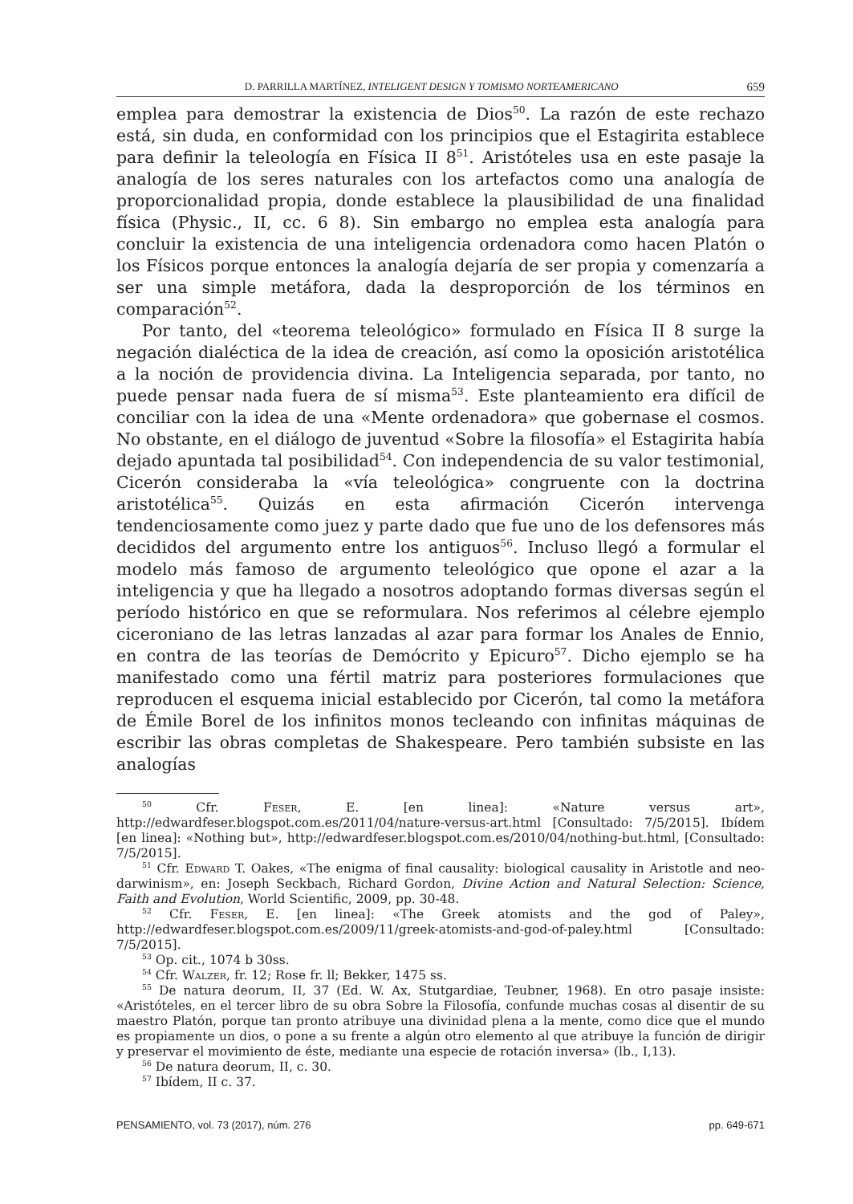D. PARRILLA MARTÍNEZ, INTELIGENT DESIGN Y TOMISMO NORTEAMERICANO 659
emplea para demostrar la existencia de Dios<sup>50</sup>. La razón de este rechazo está, sin duda, en conformidad con los principios que el Estagirita establece para definir la teleología en Física II 8<sup>51</sup>. Aristóteles usa en este pasaje la analogía de los seres naturales con los artefactos como una analogía de proporcionalidad propia, donde establece la plausibilidad de una finalidad física (Physic., II, cc. 6 8). Sin embargo no emplea esta analogía para concluir la existencia de una inteligencia ordenadora como hacen Platón o los Físicos porque entonces la analogía dejaría de ser propia y comenzaría a ser una simple metáfora, dada la desproporción de los términos en comparación<sup>52</sup>.
Por tanto, del «teorema teleológico» formulado en Física II 8 surge la negación dialéctica de la idea de creación, así como la oposición aristotélica a la noción de providencia divina. La Inteligencia separada, por tanto, no puede pensar nada fuera de sí misma<sup>53</sup>. Este planteamiento era difícil de conciliar con la idea de una «Mente ordenadora» que gobernase el cosmos. No obstante, en el diálogo de juventud «Sobre la filosofía» el Estagirita había dejado apuntada tal posibilidad<sup>54</sup>. Con independencia de su valor testimonial, Cicerón consideraba la «vía teleológica» congruente con la doctrina aristotélica<sup>55</sup>. Quizás en esta afirmación Cicerón intervenga tendenciosamente como juez y parte dado que fue uno de los defensores más decididos del argumento entre los antiguos<sup>56</sup>. Incluso llegó a formular el modelo más famoso de argumento teleológico que opone el azar a la inteligencia y que ha llegado a nosotros adoptando formas diversas según el período histórico en que se reformulara. Nos referimos al célebre ejemplo ciceroniano de las letras lanzadas al azar para formar los Anales de Ennio, en contra de las teorías de Demócrito y Epicuro<sup>57</sup>. Dicho ejemplo se ha manifestado como una fértil matriz para posteriores formulaciones que reproducen el esquema inicial establecido por Cicerón, tal como la metáfora de Émile Borel de los infinitos monos tecleando con infinitas máquinas de escribir las obras completas de Shakespeare. Pero también subsiste en las analogías
<sup>50</sup> Cfr. Feser, E. [en linea]: «Nature versus art», http://edwardfeser.blogspot.com.es/2011/04/nature-versus-art.html [Consultado: 7/5/2015]. Ibídem [en linea]: «Nothing but», http://edwardfeser.blogspot.com.es/2010/04/nothing-but.html, [Consultado: 7/5/2015].
<sup>51</sup> Cfr. Edward T. Oakes, «The enigma of final causality: biological causality in Aristotle and neo-darwinism», en: Joseph Seckbach, Richard Gordon, Divine Action and Natural Selection: Science, Faith and Evolution, World Scientific, 2009, pp. 30-48.
<sup>52</sup> Cfr. Feser, E. [en linea]: «The Greek atomists and the god of Paley», http://edwardfeser.blogspot.com.es/2009/11/greek-atomists-and-god-of-paley.html [Consultado: 7/5/2015].
<sup>53</sup> Op. cit., 1074 b 30ss.
<sup>54</sup> Cfr. Walzer, fr. 12; Rose fr. ll; Bekker, 1475 ss.
<sup>55</sup> De natura deorum, II, 37 (Ed. W. Ax, Stutgardiae, Teubner, 1968). En otro pasaje insiste: «Aristóteles, en el tercer libro de su obra Sobre la Filosofía, confunde muchas cosas al disentir de su maestro Platón, porque tan pronto atribuye una divinidad plena a la mente, como dice que el mundo es propiamente un dios, o pone a su frente a algún otro elemento al que atribuye la función de dirigir y preservar el movimiento de éste, mediante una especie de rotación inversa» (lb., I,13).
<sup>56</sup> De natura deorum, II, c. 30.
<sup>57</sup> Ibídem, II c. 37.
PENSAMIENTO, vol. 73 (2017), núm. 276 pp. 649-671